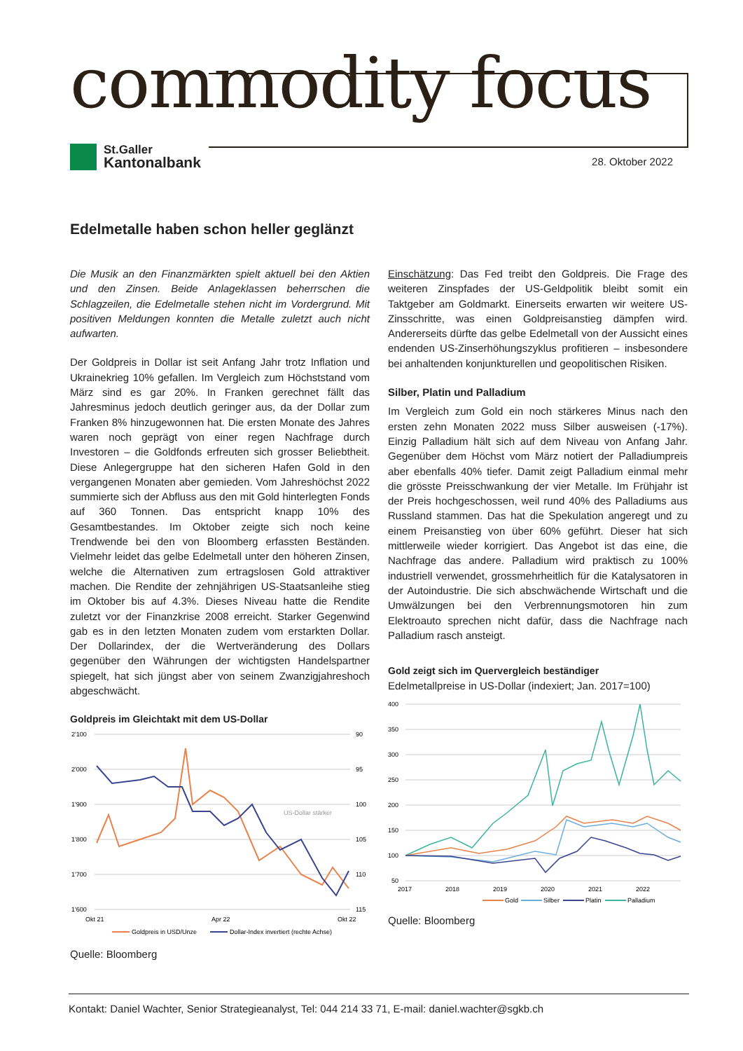commodity focus
St.Galler
Kantonalbank
28. Oktober 2022
Edelmetalle haben schon heller geglänzt
Die Musik an den Finanzmärkten spielt aktuell bei den Aktien und den Zinsen. Beide Anlageklassen beherrschen die Schlagzeilen, die Edelmetalle stehen nicht im Vordergrund. Mit positiven Meldungen konnten die Metalle zuletzt auch nicht aufwarten.
Der Goldpreis in Dollar ist seit Anfang Jahr trotz Inflation und Ukrainekrieg 10% gefallen. Im Vergleich zum Höchststand vom März sind es gar 20%. In Franken gerechnet fällt das Jahresminus jedoch deutlich geringer aus, da der Dollar zum Franken 8% hinzugewonnen hat. Die ersten Monate des Jahres waren noch geprägt von einer regen Nachfrage durch Investoren – die Goldfonds erfreuten sich grosser Beliebtheit. Diese Anlegergruppe hat den sicheren Hafen Gold in den vergangenen Monaten aber gemieden. Vom Jahreshöchst 2022 summierte sich der Abfluss aus den mit Gold hinterlegten Fonds auf 360 Tonnen. Das entspricht knapp 10% des Gesamtbestandes. Im Oktober zeigte sich noch keine Trendwende bei den von Bloomberg erfassten Beständen. Vielmehr leidet das gelbe Edelmetall unter den höheren Zinsen, welche die Alternativen zum ertragslosen Gold attraktiver machen. Die Rendite der zehnjährigen US-Staatsanleihe stieg im Oktober bis auf 4.3%. Dieses Niveau hatte die Rendite zuletzt vor der Finanzkrise 2008 erreicht. Starker Gegenwind gab es in den letzten Monaten zudem vom erstarkten Dollar. Der Dollarindex, der die Wertveränderung des Dollars gegenüber den Währungen der wichtigsten Handelspartner spiegelt, hat sich jüngst aber von seinem Zwanzigjahreshoch abgeschwächt.
Goldpreis im Gleichtakt mit dem US-Dollar
2'100
2'000
1'900
1'800
1'700
1'600
90
95
100
105
110
115
Okt 21
Apr 22
Okt 22
US-Dollar stärker
Goldpreis in USD/Unze
Dollar-Index invertiert (rechte Achse)
Quelle: Bloomberg
Einschätzung: Das Fed treibt den Goldpreis. Die Frage des weiteren Zinspfades der US-Geldpolitik bleibt somit ein Taktgeber am Goldmarkt. Einerseits erwarten wir weitere US-Zinsschritte, was einen Goldpreisanstieg dämpfen wird. Andererseits dürfte das gelbe Edelmetall von der Aussicht eines endenden US-Zinserhöhungszyklus profitieren – insbesondere bei anhaltenden konjunkturellen und geopolitischen Risiken.
Silber, Platin und Palladium
Im Vergleich zum Gold ein noch stärkeres Minus nach den ersten zehn Monaten 2022 muss Silber ausweisen (-17%). Einzig Palladium hält sich auf dem Niveau von Anfang Jahr. Gegenüber dem Höchst vom März notiert der Palladiumpreis aber ebenfalls 40% tiefer. Damit zeigt Palladium einmal mehr die grösste Preisschwankung der vier Metalle. Im Frühjahr ist der Preis hochgeschossen, weil rund 40% des Palladiums aus Russland stammen. Das hat die Spekulation angeregt und zu einem Preisanstieg von über 60% geführt. Dieser hat sich mittlerweile wieder korrigiert. Das Angebot ist das eine, die Nachfrage das andere. Palladium wird praktisch zu 100% industriell verwendet, grossmehrheitlich für die Katalysatoren in der Autoindustrie. Die sich abschwächende Wirtschaft und die Umwälzungen bei den Verbrennungsmotoren hin zum Elektroauto sprechen nicht dafür, dass die Nachfrage nach Palladium rasch ansteigt.
Gold zeigt sich im Quervergleich beständiger
Edelmetallpreise in US-Dollar (indexiert; Jan. 2017=100)
400
350
300
250
200
150
100
50
2017
2018
2019
2020
2021
2022
Gold
Silber
Platin
Palladium
Quelle: Bloomberg
Kontakt: Daniel Wachter, Senior Strategieanalyst, Tel: 044 214 33 71, E-mail: daniel.wachter@sgkb.ch